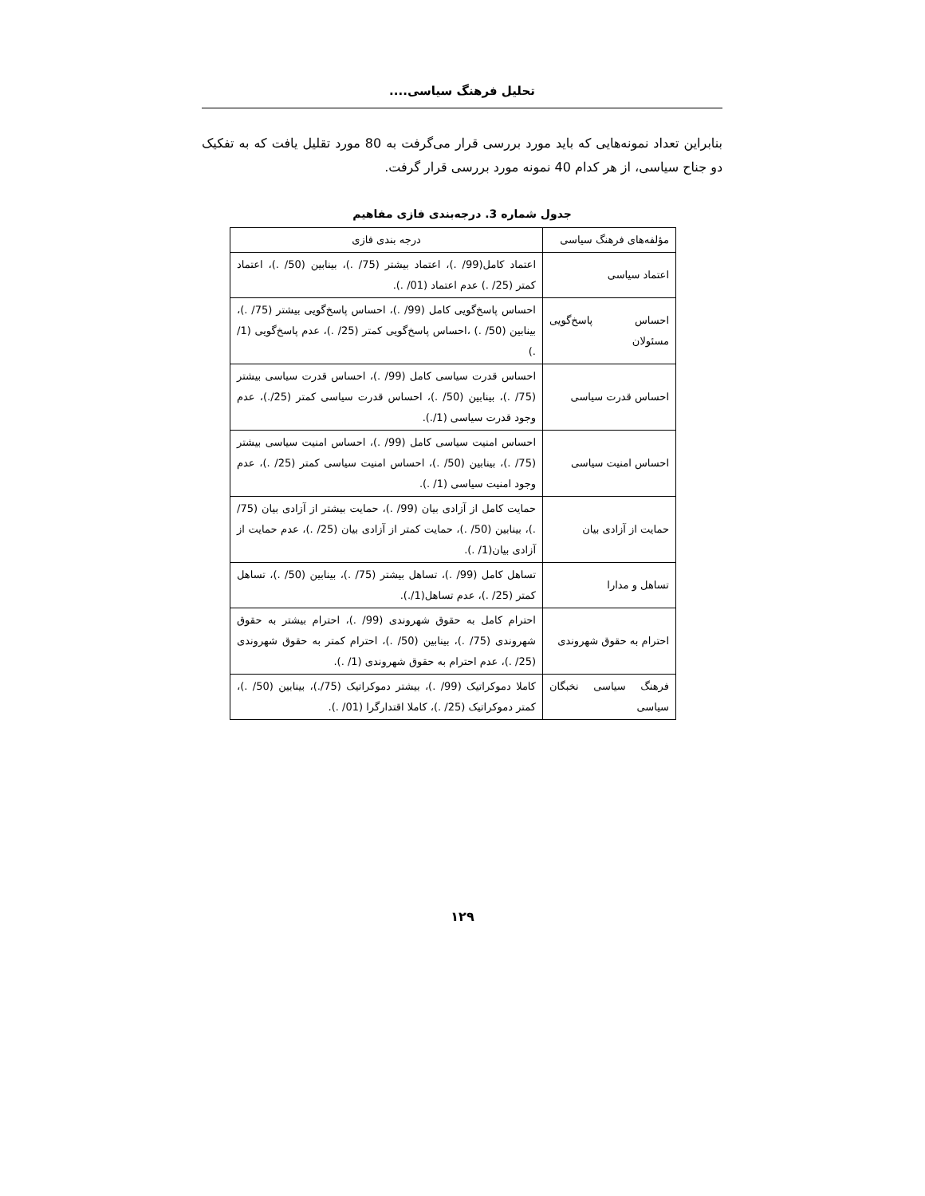تحلیل فرهنگ سیاسی....
بنابراین تعداد نمونه‌هایی که باید مورد بررسی قرار می‌گرفت به 80 مورد تقلیل یافت که به تفکیک دو جناح سیاسی، از هر کدام 40 نمونه مورد بررسی قرار گرفت.
جدول شماره 3. درجه‌بندی فازی مفاهیم
| مؤلفه‌های فرهنگ سیاسی | درجه بندی فازی |
| اعتماد سیاسی | اعتماد کامل(99/ .)، اعتماد بیشتر (75/ .)، بینابین (50/ .)، اعتماد کمتر (25/ .) عدم اعتماد (01/ .). |
| احساس پاسخ‌گویی مسئولان | احساس پاسخ‌گویی کامل (99/ .)، احساس پاسخ‌گویی بیشتر (75/ .)، بینابین (50/ .) ،احساس پاسخ‌گویی کمتر (25/ .)، عدم پاسخ‌گویی (1/ .) |
| احساس قدرت سیاسی | احساس قدرت سیاسی کامل (99/ .)، احساس قدرت سیاسی بیشتر (75/ .)، بینابین (50/ .)، احساس قدرت سیاسی کمتر (25/.)، عدم وجود قدرت سیاسی (1/.). |
| احساس امنیت سیاسی | احساس امنیت سیاسی کامل (99/ .)، احساس امنیت سیاسی بیشتر (75/ .)، بینابین (50/ .)، احساس امنیت سیاسی کمتر (25/ .)، عدم وجود امنیت سیاسی (1/ .). |
| حمایت از آزادی بیان | حمایت کامل از آزادی بیان (99/ .)، حمایت بیشتر از آزادی بیان (75/ .)، بینابین (50/ .)، حمایت کمتر از آزادی بیان (25/ .)، عدم حمایت از آزادی بیان(1/ .). |
| تساهل و مدارا | تساهل کامل (99/ .)، تساهل بیشتر (75/ .)، بینابین (50/ .)، تساهل کمتر (25/ .)، عدم تساهل(1/.). |
| احترام به حقوق شهروندی | احترام کامل به حقوق شهروندی (99/ .)، احترام بیشتر به حقوق شهروندی (75/ .)، بینابین (50/ .)، احترام کمتر به حقوق شهروندی (25/ .)، عدم احترام به حقوق شهروندی (1/ .). |
| فرهنگ سیاسی نخبگان سیاسی | کاملا دموکراتیک (99/ .)، بیشتر دموکراتیک (75/.)، بینابین (50/ .)، کمتر دموکراتیک (25/ .)، کاملا اقتدارگرا (01/ .). |
۱۲۹